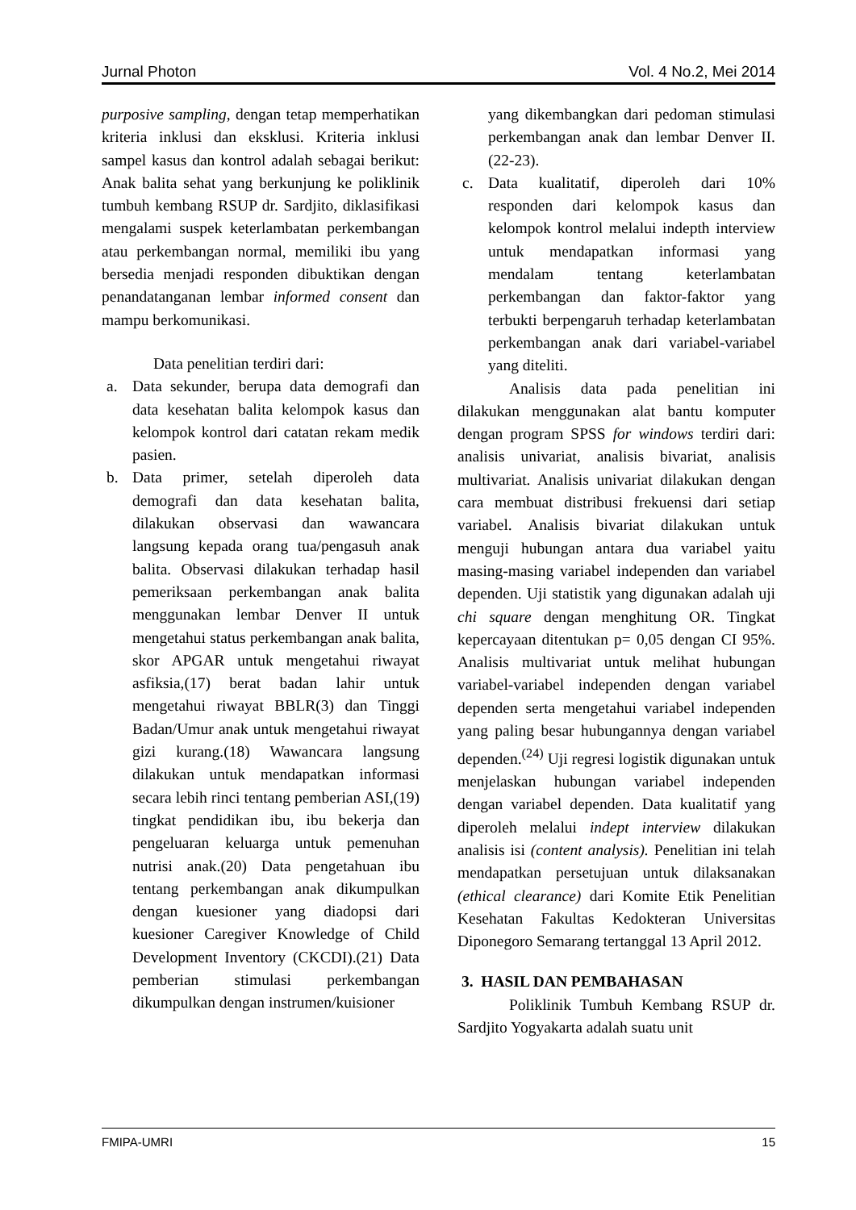Jurnal Photon Vol. 4 No.2, Mei 2014
purposive sampling, dengan tetap memperhatikan kriteria inklusi dan eksklusi. Kriteria inklusi sampel kasus dan kontrol adalah sebagai berikut: Anak balita sehat yang berkunjung ke poliklinik tumbuh kembang RSUP dr. Sardjito, diklasifikasi mengalami suspek keterlambatan perkembangan atau perkembangan normal, memiliki ibu yang bersedia menjadi responden dibuktikan dengan penandatanganan lembar informed consent dan mampu berkomunikasi.
Data penelitian terdiri dari:
a. Data sekunder, berupa data demografi dan data kesehatan balita kelompok kasus dan kelompok kontrol dari catatan rekam medik pasien.
b. Data primer, setelah diperoleh data demografi dan data kesehatan balita, dilakukan observasi dan wawancara langsung kepada orang tua/pengasuh anak balita. Observasi dilakukan terhadap hasil pemeriksaan perkembangan anak balita menggunakan lembar Denver II untuk mengetahui status perkembangan anak balita, skor APGAR untuk mengetahui riwayat asfiksia,(17) berat badan lahir untuk mengetahui riwayat BBLR(3) dan Tinggi Badan/Umur anak untuk mengetahui riwayat gizi kurang.(18) Wawancara langsung dilakukan untuk mendapatkan informasi secara lebih rinci tentang pemberian ASI,(19) tingkat pendidikan ibu, ibu bekerja dan pengeluaran keluarga untuk pemenuhan nutrisi anak.(20) Data pengetahuan ibu tentang perkembangan anak dikumpulkan dengan kuesioner yang diadopsi dari kuesioner Caregiver Knowledge of Child Development Inventory (CKCDI).(21) Data pemberian stimulasi perkembangan dikumpulkan dengan instrumen/kuisioner
yang dikembangkan dari pedoman stimulasi perkembangan anak dan lembar Denver II.(22-23).
c. Data kualitatif, diperoleh dari 10% responden dari kelompok kasus dan kelompok kontrol melalui indepth interview untuk mendapatkan informasi yang mendalam tentang keterlambatan perkembangan dan faktor-faktor yang terbukti berpengaruh terhadap keterlambatan perkembangan anak dari variabel-variabel yang diteliti.
Analisis data pada penelitian ini dilakukan menggunakan alat bantu komputer dengan program SPSS for windows terdiri dari: analisis univariat, analisis bivariat, analisis multivariat. Analisis univariat dilakukan dengan cara membuat distribusi frekuensi dari setiap variabel. Analisis bivariat dilakukan untuk menguji hubungan antara dua variabel yaitu masing-masing variabel independen dan variabel dependen. Uji statistik yang digunakan adalah uji chi square dengan menghitung OR. Tingkat kepercayaan ditentukan p= 0,05 dengan CI 95%. Analisis multivariat untuk melihat hubungan variabel-variabel independen dengan variabel dependen serta mengetahui variabel independen yang paling besar hubungannya dengan variabel dependen.<sup>(24)</sup> Uji regresi logistik digunakan untuk menjelaskan hubungan variabel independen dengan variabel dependen. Data kualitatif yang diperoleh melalui indept interview dilakukan analisis isi (content analysis). Penelitian ini telah mendapatkan persetujuan untuk dilaksanakan (ethical clearance) dari Komite Etik Penelitian Kesehatan Fakultas Kedokteran Universitas Diponegoro Semarang tertanggal 13 April 2012.
3. HASIL DAN PEMBAHASAN
Poliklinik Tumbuh Kembang RSUP dr. Sardjito Yogyakarta adalah suatu unit
FMIPA-UMRI 15